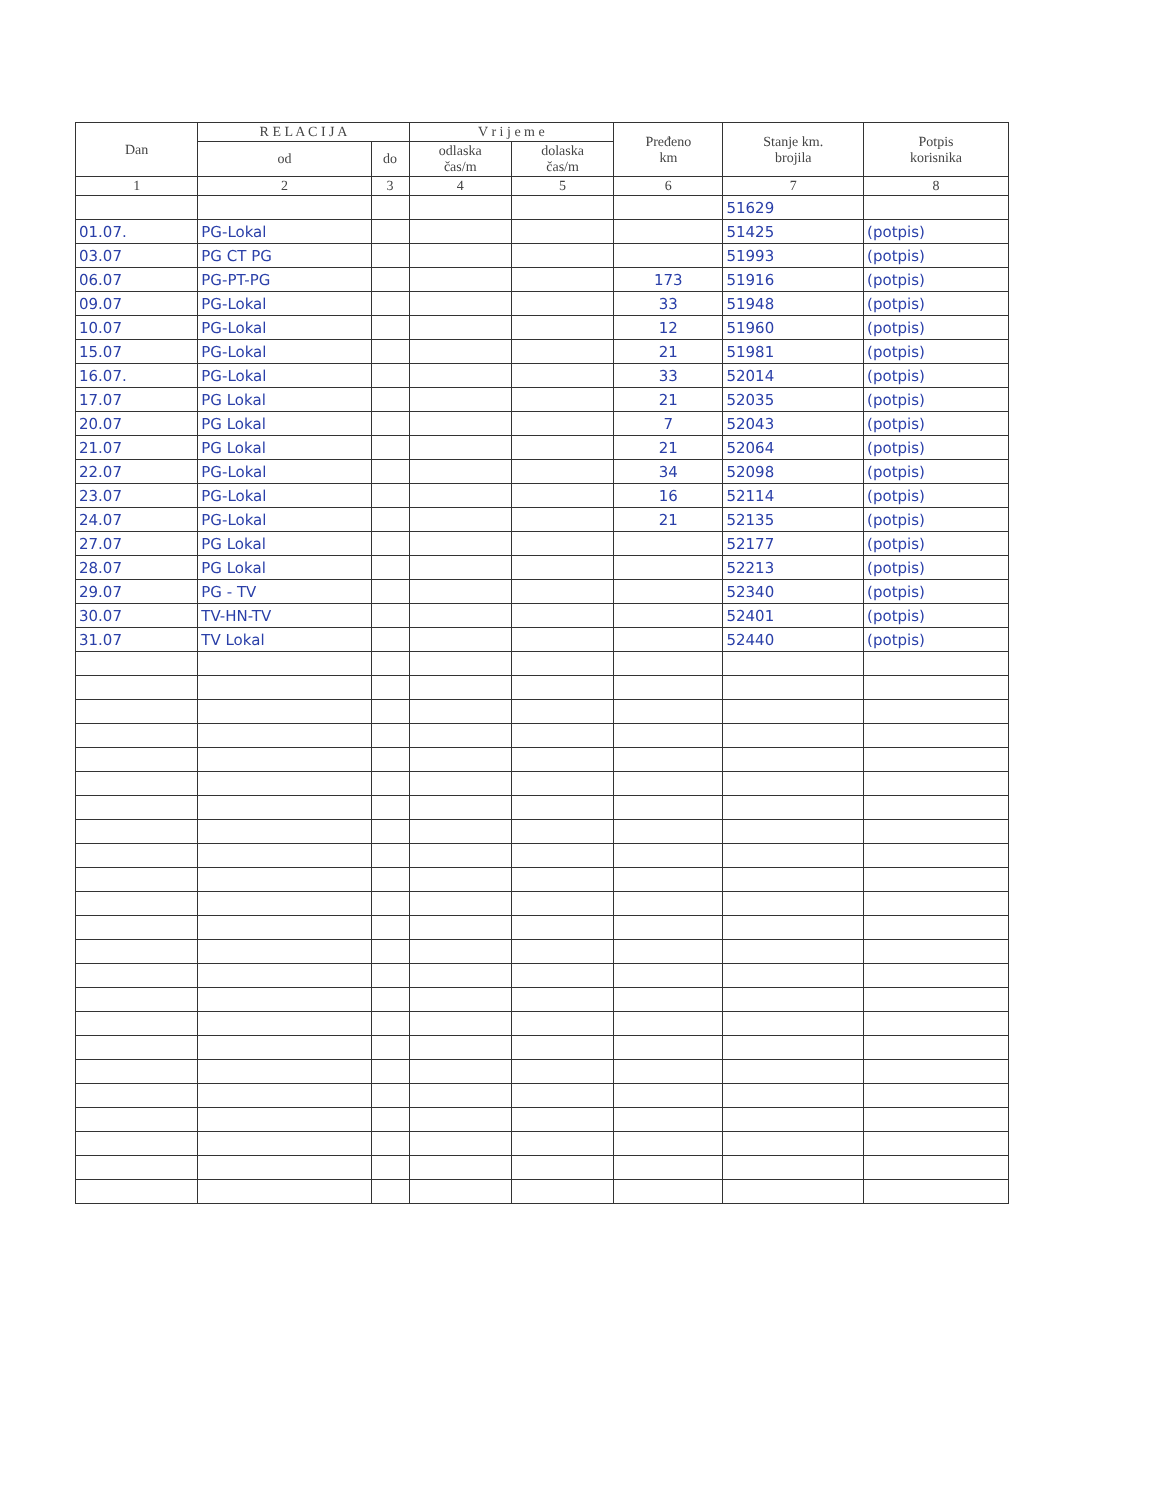| Dan | R E L A C I J A | | V r i j e m e | | Pređeno km | Stanje km. brojila | Potpis korisnika |
| --- | --- | --- | --- | --- | --- | --- | --- |
| | od | do | odlaska čas/m | dolaska čas/m | | | |
| 1 | 2 | 3 | 4 | 5 | 6 | 7 | 8 |
| | | | | | | 51629 | |
| 01.07. | PG-Lokal | | | | | 51425 | (potpis) |
| 03.07 | PG CT PG | | | | | 51993 | (potpis) |
| 06.07 | PG-PT-PG | | | | 173 | 51916 | (potpis) |
| 09.07 | PG-Lokal | | | | 33 | 51948 | (potpis) |
| 10.07 | PG-Lokal | | | | 12 | 51960 | (potpis) |
| 15.07 | PG-Lokal | | | | 21 | 51981 | (potpis) |
| 16.07. | PG-Lokal | | | | 33 | 52014 | (potpis) |
| 17.07 | PG Lokal | | | | 21 | 52035 | (potpis) |
| 20.07 | PG Lokal | | | | 7 | 52043 | (potpis) |
| 21.07 | PG Lokal | | | | 21 | 52064 | (potpis) |
| 22.07 | PG-Lokal | | | | 34 | 52098 | (potpis) |
| 23.07 | PG-Lokal | | | | 16 | 52114 | (potpis) |
| 24.07 | PG-Lokal | | | | 21 | 52135 | (potpis) |
| 27.07 | PG Lokal | | | | | 52177 | (potpis) |
| 28.07 | PG Lokal | | | | | 52213 | (potpis) |
| 29.07 | PG - TV | | | | | 52340 | (potpis) |
| 30.07 | TV-HN-TV | | | | | 52401 | (potpis) |
| 31.07 | TV Lokal | | | | | 52440 | (potpis) |